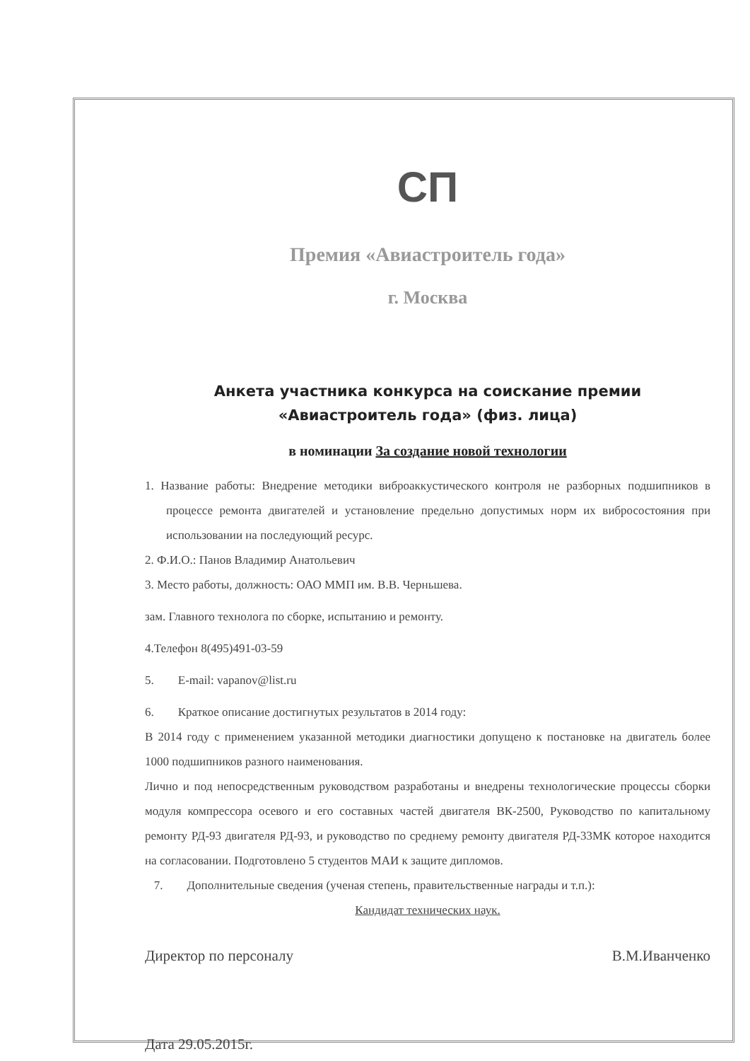СП
Премия «Авиастроитель года»
г. Москва
Анкета участника конкурса на соискание премии «Авиастроитель года» (физ. лица)
в номинации За создание новой технологии
1. Название работы: Внедрение методики виброаккустического контроля не разборных подшипников в процессе ремонта двигателей и установление предельно допустимых норм их вибросостояния при использовании на последующий ресурс.
2. Ф.И.О.: Панов Владимир Анатольевич
3. Место работы, должность: ОАО ММП им. В.В. Черньшева.
зам. Главного технолога по сборке, испытанию и ремонту.
4.Телефон 8(495)491-03-59
5. E-mail: vapanov@list.ru
6. Краткое описание достигнутых результатов в 2014 году:
В 2014 году с применением указанной методики диагностики допущено к постановке на двигатель более 1000 подшипников разного наименования.
Лично и под непосредственным руководством разработаны и внедрены технологические процессы сборки модуля компрессора осевого и его составных частей двигателя ВК-2500, Руководство по капитальному ремонту РД-93 двигателя РД-93, и руководство по среднему ремонту двигателя РД-33МК которое находится на согласовании. Подготовлено 5 студентов МАИ к защите дипломов.
7. Дополнительные сведения (ученая степень, правительственные награды и т.п.):
Кандидат технических наук.
Директор по персоналу В.М.Иванченко
Дата 29.05.2015г.